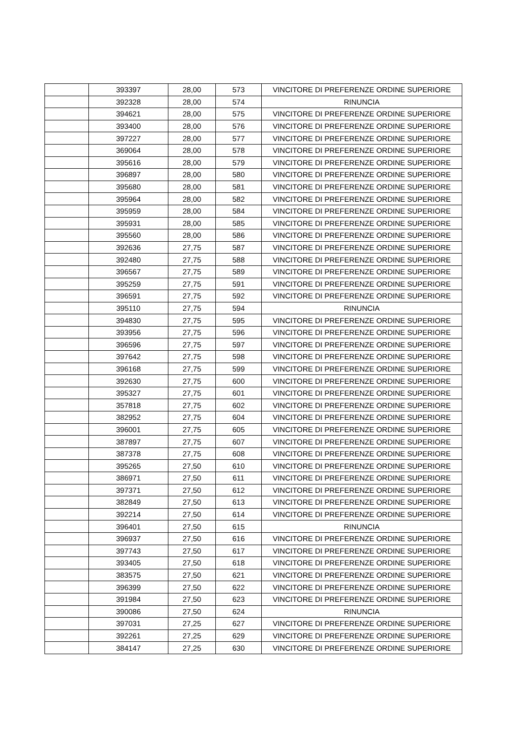| | 393397 | 28,00 | 573 | VINCITORE DI PREFERENZE ORDINE SUPERIORE |
| | 392328 | 28,00 | 574 | RINUNCIA |
| | 394621 | 28,00 | 575 | VINCITORE DI PREFERENZE ORDINE SUPERIORE |
| | 393400 | 28,00 | 576 | VINCITORE DI PREFERENZE ORDINE SUPERIORE |
| | 397227 | 28,00 | 577 | VINCITORE DI PREFERENZE ORDINE SUPERIORE |
| | 369064 | 28,00 | 578 | VINCITORE DI PREFERENZE ORDINE SUPERIORE |
| | 395616 | 28,00 | 579 | VINCITORE DI PREFERENZE ORDINE SUPERIORE |
| | 396897 | 28,00 | 580 | VINCITORE DI PREFERENZE ORDINE SUPERIORE |
| | 395680 | 28,00 | 581 | VINCITORE DI PREFERENZE ORDINE SUPERIORE |
| | 395964 | 28,00 | 582 | VINCITORE DI PREFERENZE ORDINE SUPERIORE |
| | 395959 | 28,00 | 584 | VINCITORE DI PREFERENZE ORDINE SUPERIORE |
| | 395931 | 28,00 | 585 | VINCITORE DI PREFERENZE ORDINE SUPERIORE |
| | 395560 | 28,00 | 586 | VINCITORE DI PREFERENZE ORDINE SUPERIORE |
| | 392636 | 27,75 | 587 | VINCITORE DI PREFERENZE ORDINE SUPERIORE |
| | 392480 | 27,75 | 588 | VINCITORE DI PREFERENZE ORDINE SUPERIORE |
| | 396567 | 27,75 | 589 | VINCITORE DI PREFERENZE ORDINE SUPERIORE |
| | 395259 | 27,75 | 591 | VINCITORE DI PREFERENZE ORDINE SUPERIORE |
| | 396591 | 27,75 | 592 | VINCITORE DI PREFERENZE ORDINE SUPERIORE |
| | 395110 | 27,75 | 594 | RINUNCIA |
| | 394830 | 27,75 | 595 | VINCITORE DI PREFERENZE ORDINE SUPERIORE |
| | 393956 | 27,75 | 596 | VINCITORE DI PREFERENZE ORDINE SUPERIORE |
| | 396596 | 27,75 | 597 | VINCITORE DI PREFERENZE ORDINE SUPERIORE |
| | 397642 | 27,75 | 598 | VINCITORE DI PREFERENZE ORDINE SUPERIORE |
| | 396168 | 27,75 | 599 | VINCITORE DI PREFERENZE ORDINE SUPERIORE |
| | 392630 | 27,75 | 600 | VINCITORE DI PREFERENZE ORDINE SUPERIORE |
| | 395327 | 27,75 | 601 | VINCITORE DI PREFERENZE ORDINE SUPERIORE |
| | 357818 | 27,75 | 602 | VINCITORE DI PREFERENZE ORDINE SUPERIORE |
| | 382952 | 27,75 | 604 | VINCITORE DI PREFERENZE ORDINE SUPERIORE |
| | 396001 | 27,75 | 605 | VINCITORE DI PREFERENZE ORDINE SUPERIORE |
| | 387897 | 27,75 | 607 | VINCITORE DI PREFERENZE ORDINE SUPERIORE |
| | 387378 | 27,75 | 608 | VINCITORE DI PREFERENZE ORDINE SUPERIORE |
| | 395265 | 27,50 | 610 | VINCITORE DI PREFERENZE ORDINE SUPERIORE |
| | 386971 | 27,50 | 611 | VINCITORE DI PREFERENZE ORDINE SUPERIORE |
| | 397371 | 27,50 | 612 | VINCITORE DI PREFERENZE ORDINE SUPERIORE |
| | 382849 | 27,50 | 613 | VINCITORE DI PREFERENZE ORDINE SUPERIORE |
| | 392214 | 27,50 | 614 | VINCITORE DI PREFERENZE ORDINE SUPERIORE |
| | 396401 | 27,50 | 615 | RINUNCIA |
| | 396937 | 27,50 | 616 | VINCITORE DI PREFERENZE ORDINE SUPERIORE |
| | 397743 | 27,50 | 617 | VINCITORE DI PREFERENZE ORDINE SUPERIORE |
| | 393405 | 27,50 | 618 | VINCITORE DI PREFERENZE ORDINE SUPERIORE |
| | 383575 | 27,50 | 621 | VINCITORE DI PREFERENZE ORDINE SUPERIORE |
| | 396399 | 27,50 | 622 | VINCITORE DI PREFERENZE ORDINE SUPERIORE |
| | 391984 | 27,50 | 623 | VINCITORE DI PREFERENZE ORDINE SUPERIORE |
| | 390086 | 27,50 | 624 | RINUNCIA |
| | 397031 | 27,25 | 627 | VINCITORE DI PREFERENZE ORDINE SUPERIORE |
| | 392261 | 27,25 | 629 | VINCITORE DI PREFERENZE ORDINE SUPERIORE |
| | 384147 | 27,25 | 630 | VINCITORE DI PREFERENZE ORDINE SUPERIORE |